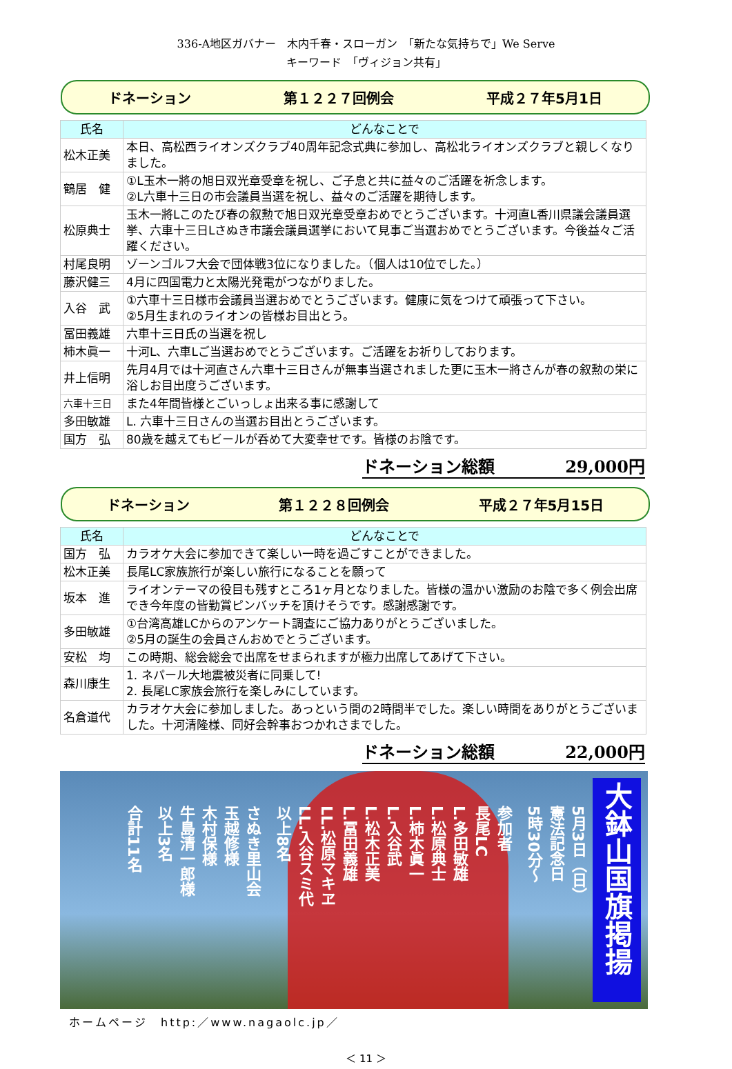336-A地区ガバナー　木内千春・スローガン　「新たな気持ちで」We Serve
キーワード　「ヴィジョン共有」
ドネーション 第１２２７回例会 平成２７年5月1日
| 氏名 | どんなことで |
| --- | --- |
| 松木正美 | 本日、高松西ライオンズクラブ40周年記念式典に参加し、高松北ライオンズクラブと親しくなりました。 |
| 鶴居 健 | ①L玉木一將の旭日双光章受章を祝し、ご子息と共に益々のご活躍を祈念します。 ②L六車十三日の市会議員当選を祝し、益々のご活躍を期待します。 |
| 松原典士 | 玉木一將Lこのたび春の叙勲で旭日双光章受章おめでとうございます。十河直L香川県議会議員選挙、六車十三日Lさぬき市議会議員選挙において見事ご当選おめでとうございます。今後益々ご活躍ください。 |
| 村尾良明 | ゾーンゴルフ大会で団体戦3位になりました。（個人は10位でした。） |
| 藤沢健三 | 4月に四国電力と太陽光発電がつながりました。 |
| 入谷 武 | ①六車十三日様市会議員当選おめでとうございます。健康に気をつけて頑張って下さい。 ②5月生まれのライオンの皆様お目出とう。 |
| 冨田義雄 | 六車十三日氏の当選を祝し |
| 柿木眞一 | 十河L、六車Lご当選おめでとうございます。ご活躍をお祈りしております。 |
| 井上信明 | 先月4月では十河直さん六車十三日さんが無事当選されました更に玉木一將さんが春の叙勲の栄に浴しお目出度うございます。 |
| 六車十三日 | また4年間皆様とごいっしょ出来る事に感謝して |
| 多田敏雄 | L. 六車十三日さんの当選お目出とうございます。 |
| 国方 弘 | 80歳を越えてもビールが呑めて大変幸せです。皆様のお陰です。 |
ドネーション総額 29,000円
ドネーション 第１２２８回例会 平成２７年5月15日
| 氏名 | どんなことで |
| --- | --- |
| 国方 弘 | カラオケ大会に参加できて楽しい一時を過ごすことができました。 |
| 松木正美 | 長尾LC家族旅行が楽しい旅行になることを願って |
| 坂本 進 | ライオンテーマの役目も残すところ1ヶ月となりました。皆様の温かい激励のお陰で多く例会出席でき今年度の皆勤賞ピンバッチを頂けそうです。感謝感謝です。 |
| 多田敏雄 | ①台湾高雄LCからのアンケート調査にご協力ありがとうございました。 ②5月の誕生の会員さんおめでとうございます。 |
| 安松 均 | この時期、総会総会で出席をせまられますが極力出席してあげて下さい。 |
| 森川康生 | 1. ネパール大地震被災者に同乗して! 2. 長尾LC家族会旅行を楽しみにしています。 |
| 名倉道代 | カラオケ大会に参加しました。あっという間の2時間半でした。楽しい時間をありがとうございました。十河清隆様、同好会幹事おつかれさまでした。 |
ドネーション総額 22,000円
大鉢山国旗掲揚
5月3日（日）
憲法記念日
5時30分～
参加者
長尾LC
L.多田敏雄
L.松原典士
L.柿木眞一
L.入谷武
L.松木正美
L.冨田義雄
LL.松原マキヱ
LL.入谷スミ代
以上8名
さぬき里山会
玉越修様
木村保様
牛島清一郎様
以上3名
合計11名
ホームページ　http:／www.nagaolc.jp／
＜ 11 ＞